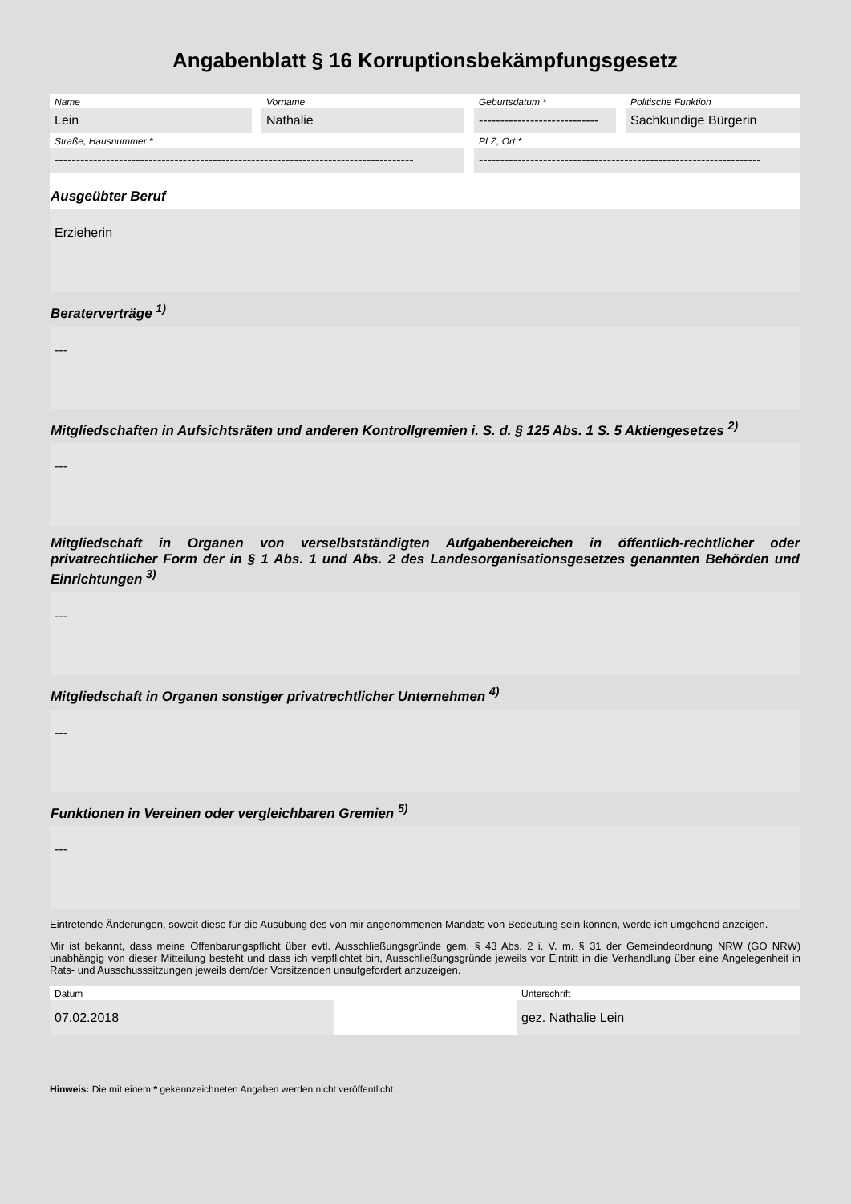Angabenblatt § 16 Korruptionsbekämpfungsgesetz
Name
Lein
Vorname
Nathalie
Geburtsdatum *
----------------------------
Politische Funktion
Sachkundige Bürgerin
Straße, Hausnummer *
------------------------------------------------------------------------------------
PLZ, Ort *
------------------------------------------------------------------
Ausgeübter Beruf
Erzieherin
Beraterverträge <sup>1)</sup>
---
Mitgliedschaften in Aufsichtsräten und anderen Kontrollgremien i. S. d. § 125 Abs. 1 S. 5 Aktiengesetzes <sup>2)</sup>
---
Mitgliedschaft in Organen von verselbstständigten Aufgabenbereichen in öffentlich-rechtlicher oder privatrechtlicher Form der in § 1 Abs. 1 und Abs. 2 des Landesorganisationsgesetzes genannten Behörden und Einrichtungen <sup>3)</sup>
---
Mitgliedschaft in Organen sonstiger privatrechtlicher Unternehmen <sup>4)</sup>
---
Funktionen in Vereinen oder vergleichbaren Gremien <sup>5)</sup>
---
Eintretende Änderungen, soweit diese für die Ausübung des von mir angenommenen Mandats von Bedeutung sein können, werde ich umgehend anzeigen.
Mir ist bekannt, dass meine Offenbarungspflicht über evtl. Ausschließungsgründe gem. § 43 Abs. 2 i. V. m. § 31 der Gemeindeordnung NRW (GO NRW) unabhängig von dieser Mitteilung besteht und dass ich verpflichtet bin, Ausschließungsgründe jeweils vor Eintritt in die Verhandlung über eine Angelegenheit in Rats- und Ausschusssitzungen jeweils dem/der Vorsitzenden unaufgefordert anzuzeigen.
Datum
07.02.2018
Unterschrift
gez. Nathalie Lein
Hinweis: Die mit einem * gekennzeichneten Angaben werden nicht veröffentlicht.